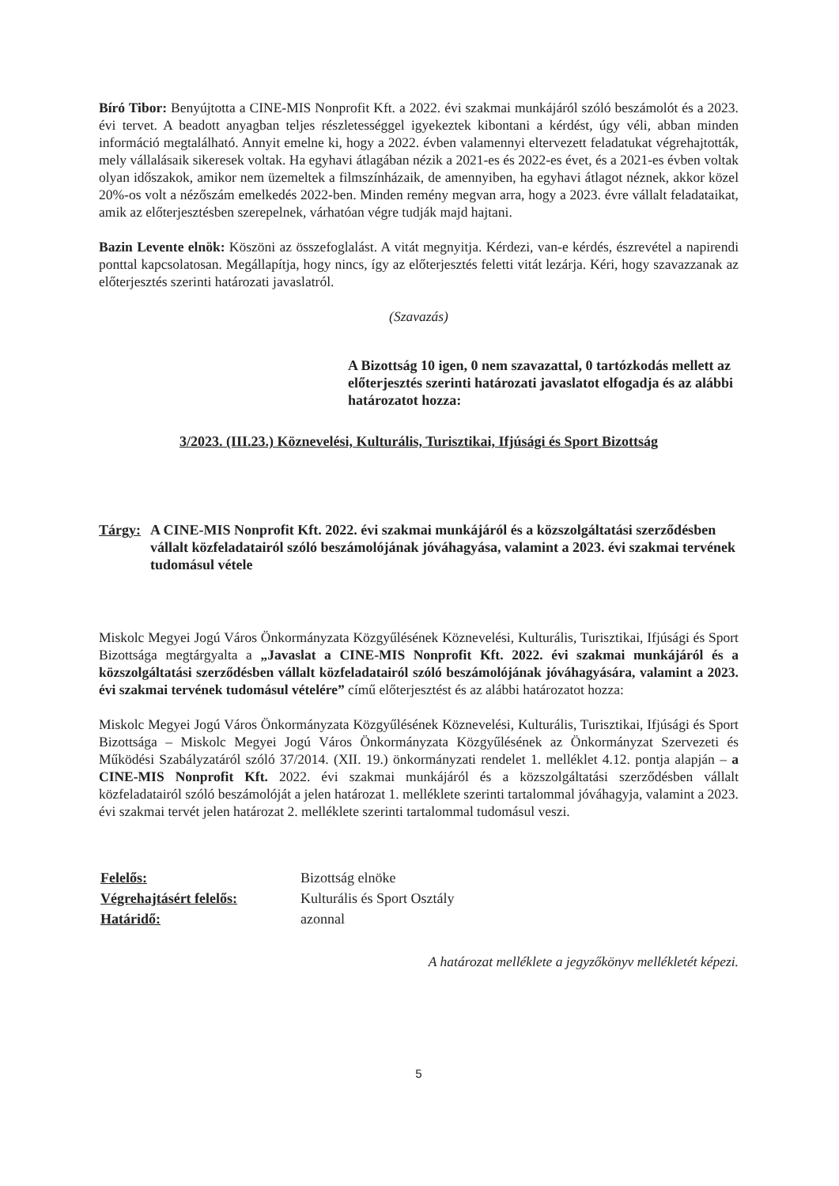Bíró Tibor: Benyújtotta a CINE-MIS Nonprofit Kft. a 2022. évi szakmai munkájáról szóló beszámolót és a 2023. évi tervet. A beadott anyagban teljes részletességgel igyekeztek kibontani a kérdést, úgy véli, abban minden információ megtalálható. Annyit emelne ki, hogy a 2022. évben valamennyi eltervezett feladatukat végrehajtották, mely vállalásaik sikeresek voltak. Ha egyhavi átlagában nézik a 2021-es és 2022-es évet, és a 2021-es évben voltak olyan időszakok, amikor nem üzemeltek a filmszínházaik, de amennyiben, ha egyhavi átlagot néznek, akkor közel 20%-os volt a nézőszám emelkedés 2022-ben. Minden remény megvan arra, hogy a 2023. évre vállalt feladataikat, amik az előterjesztésben szerepelnek, várhatóan végre tudják majd hajtani.
Bazin Levente elnök: Köszöni az összefoglalást. A vitát megnyitja. Kérdezi, van-e kérdés, észrevétel a napirendi ponttal kapcsolatosan. Megállapítja, hogy nincs, így az előterjesztés feletti vitát lezárja. Kéri, hogy szavazzanak az előterjesztés szerinti határozati javaslatról.
(Szavazás)
A Bizottság 10 igen, 0 nem szavazattal, 0 tartózkodás mellett az előterjesztés szerinti határozati javaslatot elfogadja és az alábbi határozatot hozza:
3/2023. (III.23.) Köznevelési, Kulturális, Turisztikai, Ifjúsági és Sport Bizottság
Tárgy: A CINE-MIS Nonprofit Kft. 2022. évi szakmai munkájáról és a közszolgáltatási szerződésben vállalt közfeladatairól szóló beszámolójának jóváhagyása, valamint a 2023. évi szakmai tervének tudomásul vétele
Miskolc Megyei Jogú Város Önkormányzata Közgyűlésének Köznevelési, Kulturális, Turisztikai, Ifjúsági és Sport Bizottsága megtárgyalta a „Javaslat a CINE-MIS Nonprofit Kft. 2022. évi szakmai munkájáról és a közszolgáltatási szerződésben vállalt közfeladatairól szóló beszámolójának jóváhagyására, valamint a 2023. évi szakmai tervének tudomásul vételére” című előterjesztést és az alábbi határozatot hozza:
Miskolc Megyei Jogú Város Önkormányzata Közgyűlésének Köznevelési, Kulturális, Turisztikai, Ifjúsági és Sport Bizottsága – Miskolc Megyei Jogú Város Önkormányzata Közgyűlésének az Önkormányzat Szervezeti és Működési Szabályzatáról szóló 37/2014. (XII. 19.) önkormányzati rendelet 1. melléklet 4.12. pontja alapján – a CINE-MIS Nonprofit Kft. 2022. évi szakmai munkájáról és a közszolgáltatási szerződésben vállalt közfeladatairól szóló beszámolóját a jelen határozat 1. melléklete szerinti tartalommal jóváhagyja, valamint a 2023. évi szakmai tervét jelen határozat 2. melléklete szerinti tartalommal tudomásul veszi.
| Felelős: | Bizottság elnöke |
| Végrehajtásért felelős: | Kulturális és Sport Osztály |
| Határidő: | azonnal |
A határozat melléklete a jegyzőkönyv mellékletét képezi.
5